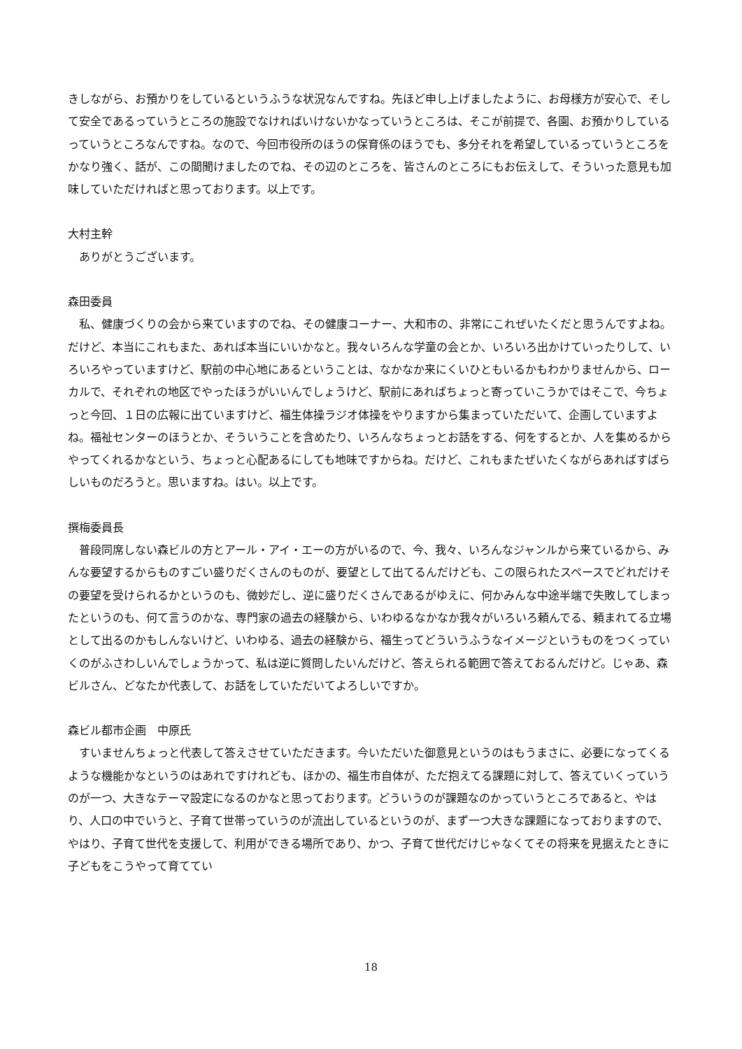きしながら、お預かりをしているというふうな状況なんですね。先ほど申し上げましたように、お母様方が安心で、そして安全であるっていうところの施設でなければいけないかなっていうところは、そこが前提で、各園、お預かりしているっていうところなんですね。なので、今回市役所のほうの保育係のほうでも、多分それを希望しているっていうところをかなり強く、話が、この間聞けましたのでね、その辺のところを、皆さんのところにもお伝えして、そういった意見も加味していただければと思っております。以上です。
大村主幹
ありがとうございます。
森田委員
私、健康づくりの会から来ていますのでね、その健康コーナー、大和市の、非常にこれぜいたくだと思うんですよね。だけど、本当にこれもまた、あれば本当にいいかなと。我々いろんな学童の会とか、いろいろ出かけていったりして、いろいろやっていますけど、駅前の中心地にあるということは、なかなか来にくいひともいるかもわかりませんから、ローカルで、それぞれの地区でやったほうがいいんでしょうけど、駅前にあればちょっと寄っていこうかではそこで、今ちょっと今回、１日の広報に出ていますけど、福生体操ラジオ体操をやりますから集まっていただいて、企画していますよね。福祉センターのほうとか、そういうことを含めたり、いろんなちょっとお話をする、何をするとか、人を集めるからやってくれるかなという、ちょっと心配あるにしても地味ですからね。だけど、これもまたぜいたくながらあればすばらしいものだろうと。思いますね。はい。以上です。
撰梅委員長
普段同席しない森ビルの方とアール・アイ・エーの方がいるので、今、我々、いろんなジャンルから来ているから、みんな要望するからものすごい盛りだくさんのものが、要望として出てるんだけども、この限られたスペースでどれだけその要望を受けられるかというのも、微妙だし、逆に盛りだくさんであるがゆえに、何かみんな中途半端で失敗してしまったというのも、何て言うのかな、専門家の過去の経験から、いわゆるなかなか我々がいろいろ頼んでる、頼まれてる立場として出るのかもしんないけど、いわゆる、過去の経験から、福生ってどういうふうなイメージというものをつくっていくのがふさわしいんでしょうかって、私は逆に質問したいんだけど、答えられる範囲で答えておるんだけど。じゃあ、森ビルさん、どなたか代表して、お話をしていただいてよろしいですか。
森ビル都市企画　中原氏
すいませんちょっと代表して答えさせていただきます。今いただいた御意見というのはもうまさに、必要になってくるような機能かなというのはあれですけれども、ほかの、福生市自体が、ただ抱えてる課題に対して、答えていくっていうのが一つ、大きなテーマ設定になるのかなと思っております。どういうのが課題なのかっていうところであると、やはり、人口の中でいうと、子育て世帯っていうのが流出しているというのが、まず一つ大きな課題になっておりますので、やはり、子育て世代を支援して、利用ができる場所であり、かつ、子育て世代だけじゃなくてその将来を見据えたときに子どもをこうやって育ててい
18